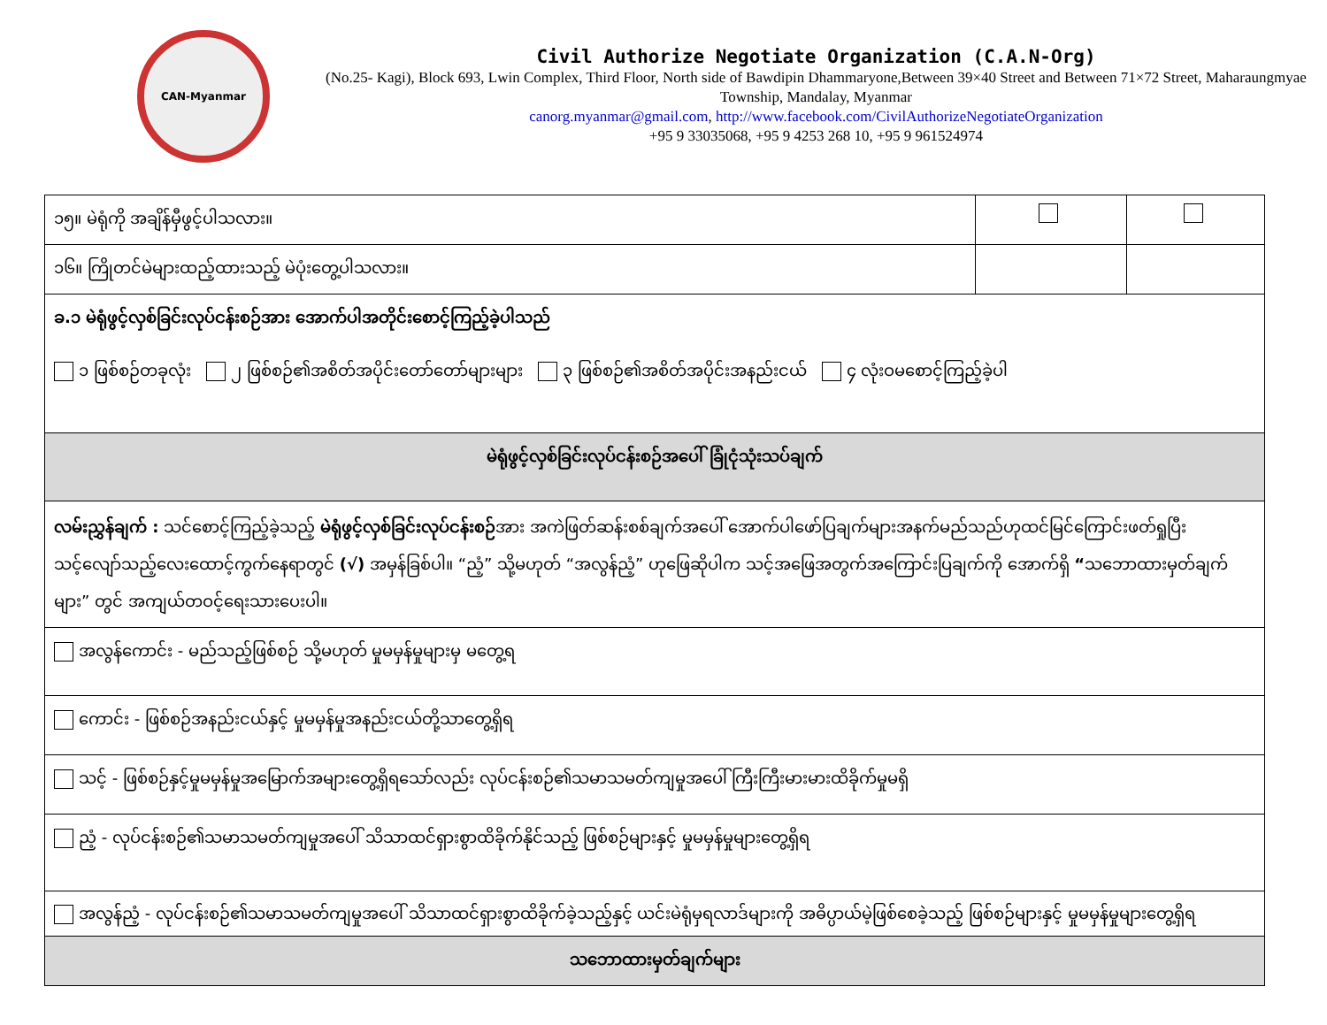CAN-Myanmar
Civil Authorize Negotiate Organization (C.A.N-Org)
(No.25- Kagi), Block 693, Lwin Complex, Third Floor, North side of Bawdipin Dhammaryone,Between 39×40 Street and Between 71×72 Street, Maharaungmyae Township, Mandalay, Myanmar
canorg.myanmar@gmail.com, http://www.facebook.com/CivilAuthorizeNegotiateOrganization
+95 9 33035068, +95 9 4253 268 10, +95 9 961524974
| ၁၅။ မဲရုံကို အချိန်မှီဖွင့်ပါသလား။ | | |
| ၁၆။ ကြိုတင်မဲများထည့်ထားသည့် မဲပုံးတွေ့ပါသလား။ | | |
| ခ.၁ မဲရုံဖွင့်လှစ်ခြင်းလုပ်ငန်းစဉ်အား အောက်ပါအတိုင်းစောင့်ကြည့်ခဲ့ပါသည် ၁ ဖြစ်စဉ်တခုလုံး ၂ ဖြစ်စဉ်၏အစိတ်အပိုင်းတော်တော်များများ ၃ ဖြစ်စဉ်၏အစိတ်အပိုင်းအနည်းငယ် ၄ လုံးဝမစောင့်ကြည့်ခဲ့ပါ | | |
| မဲရုံဖွင့်လှစ်ခြင်းလုပ်ငန်းစဉ်အပေါ် ခြုံငုံသုံးသပ်ချက် | | |
| လမ်းညွှန်ချက် : သင်စောင့်ကြည့်ခဲ့သည့် မဲရုံဖွင့်လှစ်ခြင်းလုပ်ငန်းစဉ် အား အကဲဖြတ်ဆန်းစစ်ချက်အပေါ် အောက်ပါဖော်ပြချက်များအနက်မည်သည်ဟုထင်မြင်ကြောင်းဖတ်ရှုပြီး သင့်လျော်သည့်လေးထောင့်ကွက်နေရာတွင် (√) အမှန်ခြစ်ပါ။ “ညံ့” သို့မဟုတ် “အလွန်ညံ့” ဟုဖြေဆိုပါက သင့်အဖြေအတွက်အကြောင်းပြချက်ကို အောက်ရှိ “ သဘောထားမှတ်ချက်များ” တွင် အကျယ်တဝင့်ရေးသားပေးပါ။ | | |
| အလွန်ကောင်း - မည်သည့်ဖြစ်စဉ် သို့မဟုတ် မှုမမှန်မှုများမှ မတွေ့ရ | | |
| ကောင်း - ဖြစ်စဉ်အနည်းငယ်နှင့် မှုမမှန်မှုအနည်းငယ်တို့သာတွေ့ရှိရ | | |
| သင့် - ဖြစ်စဉ်နှင့်မှုမမှန်မှုအမြောက်အများတွေ့ရှိရသော်လည်း လုပ်ငန်းစဉ်၏သမာသမတ်ကျမှုအပေါ် ကြီးကြီးမားမားထိခိုက်မှုမရှိ | | |
| ညံ့ - လုပ်ငန်းစဉ်၏သမာသမတ်ကျမှုအပေါ် သိသာထင်ရှားစွာထိခိုက်နိုင်သည့် ဖြစ်စဉ်များနှင့် မှုမမှန်မှုများတွေ့ရှိရ | | |
| အလွန်ညံ့ - လုပ်ငန်းစဉ်၏သမာသမတ်ကျမှုအပေါ် သိသာထင်ရှားစွာထိခိုက်ခဲ့သည့်နှင့် ယင်းမဲရုံမှရလာဒ်များကို အဓိပ္ပာယ်မဲ့ဖြစ်စေခဲ့သည့် ဖြစ်စဉ်များနှင့် မှုမမှန်မှုများတွေ့ရှိရ | | |
| သဘောထားမှတ်ချက်များ | | |